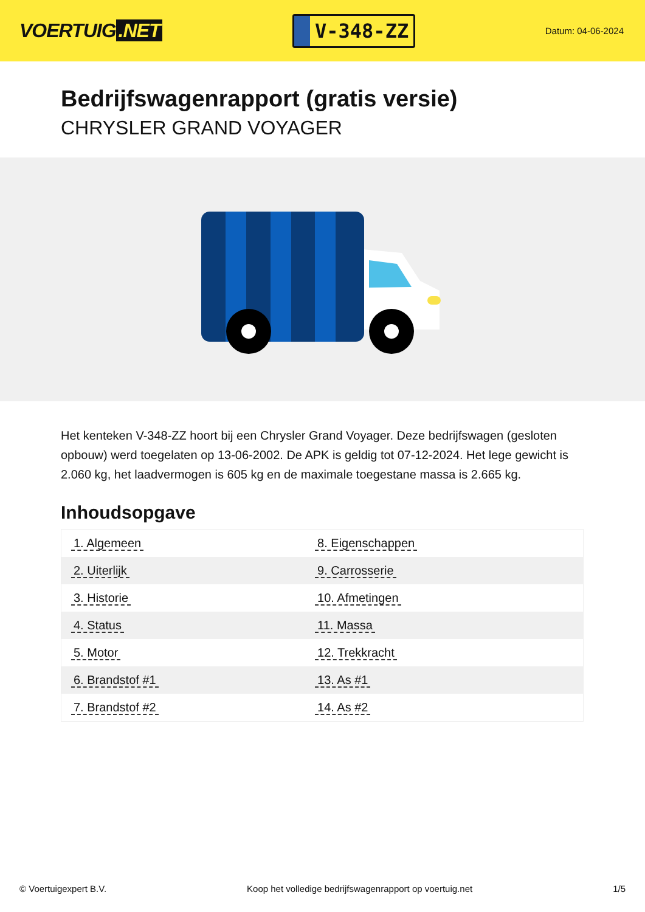VOERTUIG.NET
V-348-ZZ
Datum: 04-06-2024
Bedrijfswagenrapport (gratis versie)
CHRYSLER GRAND VOYAGER
Het kenteken V-348-ZZ hoort bij een Chrysler Grand Voyager. Deze bedrijfswagen (gesloten opbouw) werd toegelaten op 13-06-2002. De APK is geldig tot 07-12-2024. Het lege gewicht is 2.060 kg, het laadvermogen is 605 kg en de maximale toegestane massa is 2.665 kg.
Inhoudsopgave
| 1. Algemeen | 8. Eigenschappen |
| 2. Uiterlijk | 9. Carrosserie |
| 3. Historie | 10. Afmetingen |
| 4. Status | 11. Massa |
| 5. Motor | 12. Trekkracht |
| 6. Brandstof #1 | 13. As #1 |
| 7. Brandstof #2 | 14. As #2 |
© Voertuigexpert B.V. Koop het volledige bedrijfswagenrapport op voertuig.net 1/5